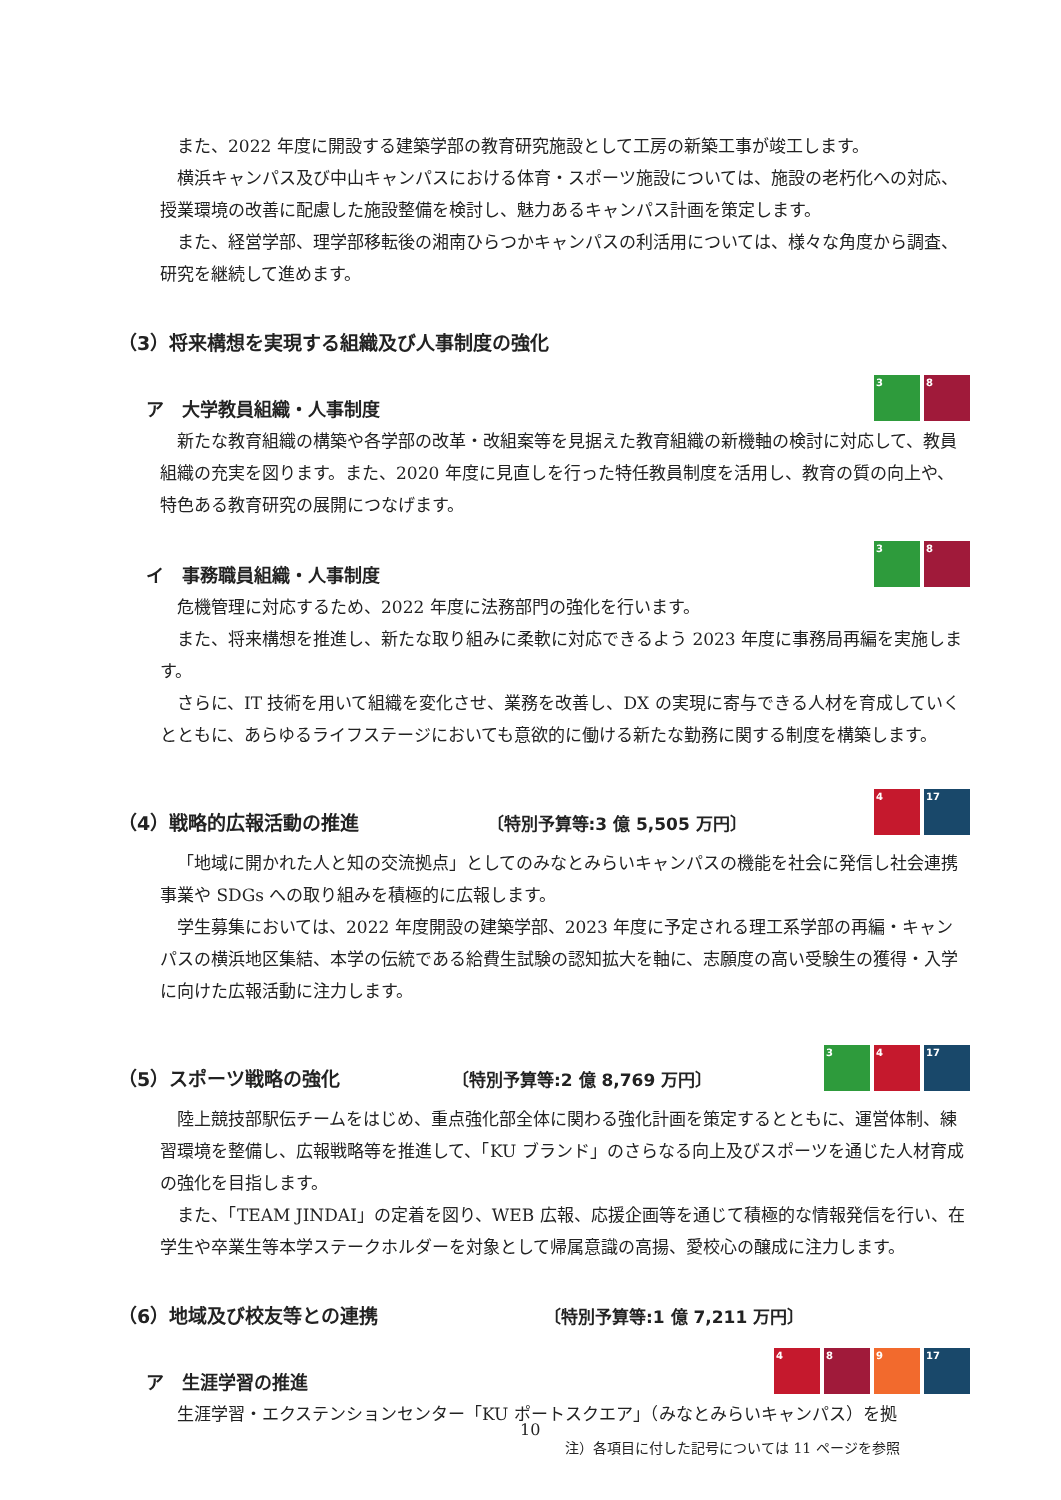また、2022 年度に開設する建築学部の教育研究施設として工房の新築工事が竣工します。
横浜キャンパス及び中山キャンパスにおける体育・スポーツ施設については、施設の老朽化への対応、授業環境の改善に配慮した施設整備を検討し、魅力あるキャンパス計画を策定します。
また、経営学部、理学部移転後の湘南ひらつかキャンパスの利活用については、様々な角度から調査、研究を継続して進めます。
（3）将来構想を実現する組織及び人事制度の強化
ア　大学教員組織・人事制度 3 8
新たな教育組織の構築や各学部の改革・改組案等を見据えた教育組織の新機軸の検討に対応して、教員組織の充実を図ります。また、2020 年度に見直しを行った特任教員制度を活用し、教育の質の向上や、特色ある教育研究の展開につなげます。
イ　事務職員組織・人事制度 3 8
危機管理に対応するため、2022 年度に法務部門の強化を行います。
また、将来構想を推進し、新たな取り組みに柔軟に対応できるよう 2023 年度に事務局再編を実施します。
さらに、IT 技術を用いて組織を変化させ、業務を改善し、DX の実現に寄与できる人材を育成していくとともに、あらゆるライフステージにおいても意欲的に働ける新たな勤務に関する制度を構築します。
（4）戦略的広報活動の推進 〔特別予算等:3 億 5,505 万円〕 4 17
「地域に開かれた人と知の交流拠点」としてのみなとみらいキャンパスの機能を社会に発信し社会連携事業や SDGs への取り組みを積極的に広報します。
学生募集においては、2022 年度開設の建築学部、2023 年度に予定される理工系学部の再編・キャンパスの横浜地区集結、本学の伝統である給費生試験の認知拡大を軸に、志願度の高い受験生の獲得・入学に向けた広報活動に注力します。
（5）スポーツ戦略の強化 〔特別予算等:2 億 8,769 万円〕 3 4 17
陸上競技部駅伝チームをはじめ、重点強化部全体に関わる強化計画を策定するとともに、運営体制、練習環境を整備し、広報戦略等を推進して、「KU ブランド」のさらなる向上及びスポーツを通じた人材育成の強化を目指します。
また、「TEAM JINDAI」の定着を図り、WEB 広報、応援企画等を通じて積極的な情報発信を行い、在学生や卒業生等本学ステークホルダーを対象として帰属意識の高揚、愛校心の醸成に注力します。
（6）地域及び校友等との連携 〔特別予算等:1 億 7,211 万円〕
ア　生涯学習の推進 4 8 9 17
生涯学習・エクステンションセンター「KU ポートスクエア」（みなとみらいキャンパス）を拠
10
注）各項目に付した記号については 11 ページを参照